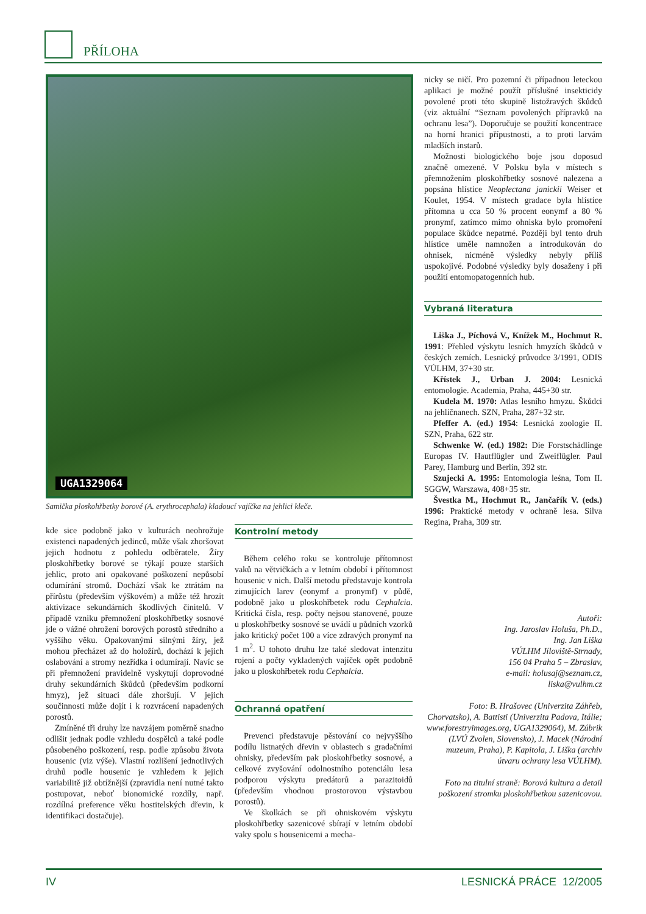PŘÍLOHA
UGA1329064
Samička ploskohřbetky borové (A. erythrocephala) kladoucí vajíčka na jehlici kleče.
kde sice podobně jako v kulturách neohrožuje existenci napadených jedinců, může však zhoršovat jejich hodnotu z pohledu odběratele. Žíry ploskohřbetky borové se týkají pouze starších jehlic, proto ani opakované poškození nepůsobí odumírání stromů. Dochází však ke ztrátám na přírůstu (především výškovém) a může též hrozit aktivizace sekundárních škodlivých činitelů. V případě vzniku přemnožení ploskohřbetky sosnové jde o vážné ohrožení borových porostů středního a vyššího věku. Opakovanými silnými žíry, jež mohou přecházet až do holožírů, dochází k jejich oslabování a stromy nezřídka i odumírají. Navíc se při přemnožení pravidelně vyskytují doprovodné druhy sekundárních škůdců (především podkorní hmyz), jež situaci dále zhoršují. V jejich součinnosti může dojít i k rozvrácení napadených porostů.
Zmíněné tři druhy lze navzájem poměrně snadno odlišit jednak podle vzhledu dospělců a také podle působeného poškození, resp. podle způsobu života housenic (viz výše). Vlastní rozlišení jednotlivých druhů podle housenic je vzhledem k jejich variabilitě již obtížnější (zpravidla není nutné takto postupovat, neboť bionomické rozdíly, např. rozdílná preference věku hostitelských dřevin, k identifikaci dostačuje).
Kontrolní metody
Během celého roku se kontroluje přítomnost vaků na větvičkách a v letním období i přítomnost housenic v nich. Další metodu představuje kontrola zimujících larev (eonymf a pronymf) v půdě, podobně jako u ploskohřbetek rodu Cephalcia. Kritická čísla, resp. počty nejsou stanovené, pouze u ploskohřbetky sosnové se uvádí u půdních vzorků jako kritický počet 100 a více zdravých pronymf na 1 m<sup>2</sup>. U tohoto druhu lze také sledovat intenzitu rojení a počty vykladených vajíček opět podobně jako u ploskohřbetek rodu Cephalcia.
Ochranná opatření
Prevenci představuje pěstování co nejvyššího podílu listnatých dřevin v oblastech s gradačními ohnisky, především pak ploskohřbetky sosnové, a celkové zvyšování odolnostního potenciálu lesa podporou výskytu predátorů a parazitoidů (především vhodnou prostorovou výstavbou porostů).
Ve školkách se při ohniskovém výskytu ploskohřbetky sazenicové sbírají v letním období vaky spolu s housenicemi a mecha-
nicky se ničí. Pro pozemní či případnou leteckou aplikaci je možné použít příslušné insekticidy povolené proti této skupině listožravých škůdců (viz aktuální “Seznam povolených přípravků na ochranu lesa”). Doporučuje se použití koncentrace na horní hranici přípustnosti, a to proti larvám mladších instarů.
Možnosti biologického boje jsou doposud značně omezené. V Polsku byla v místech s přemnožením ploskohřbetky sosnové nalezena a popsána hlístice Neoplectana janickii Weiser et Koulet, 1954. V místech gradace byla hlístice přítomna u cca 50 % procent eonymf a 80 % pronymf, zatímco mimo ohniska bylo promoření populace škůdce nepatrné. Později byl tento druh hlístice uměle namnožen a introdukován do ohnisek, nicméně výsledky nebyly příliš uspokojivé. Podobné výsledky byly dosaženy i při použití entomopatogenních hub.
Vybraná literatura
Liška J., Píchová V., Knížek M., Hochmut R. 1991: Přehled výskytu lesních hmyzích škůdců v českých zemích. Lesnický průvodce 3/1991, ODIS VÚLHM, 37+30 str.
Křístek J., Urban J. 2004: Lesnická entomologie. Academia, Praha, 445+30 str.
Kudela M. 1970: Atlas lesního hmyzu. Škůdci na jehličnanech. SZN, Praha, 287+32 str.
Pfeffer A. (ed.) 1954: Lesnická zoologie II. SZN, Praha, 622 str.
Schwenke W. (ed.) 1982: Die Forstschädlinge Europas IV. Hautflügler und Zweiflügler. Paul Parey, Hamburg und Berlin, 392 str.
Szujecki A. 1995: Entomologia leśna, Tom II. SGGW, Warszawa, 408+35 str.
Švestka M., Hochmut R., Jančařík V. (eds.) 1996: Praktické metody v ochraně lesa. Silva Regina, Praha, 309 str.
Autoři:
Ing. Jaroslav Holuša, Ph.D.,
Ing. Jan Liška
VÚLHM Jíloviště-Strnady,
156 04 Praha 5 – Zbraslav,
e-mail: holusaj@seznam.cz,
liska@vulhm.cz
Foto: B. Hrašovec (Univerzita Záhřeb, Chorvatsko), A. Battisti (Univerzita Padova, Itálie; www.forestryimages.org, UGA1329064), M. Zúbrik (LVÚ Zvolen, Slovensko), J. Macek (Národní muzeum, Praha), P. Kapitola, J. Liška (archiv útvaru ochrany lesa VÚLHM).
Foto na titulní straně: Borová kultura a detail poškození stromku ploskohřbetkou sazenicovou.
IV LESNICKÁ PRÁCE 12/2005